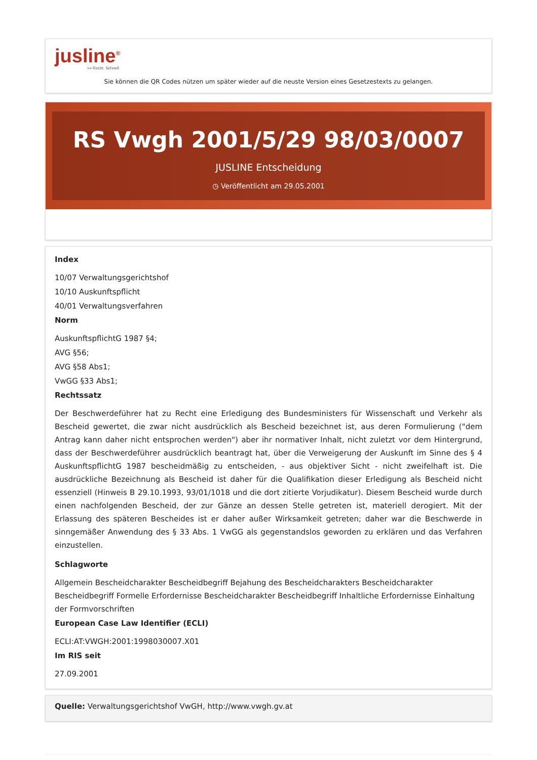jusline<sup>®</sup>
»» Recht. Schnell
Sie können die QR Codes nützen um später wieder auf die neuste Version eines Gesetzestexts zu gelangen.
RS Vwgh 2001/5/29 98/03/0007
JUSLINE Entscheidung
◷ Veröffentlicht am 29.05.2001
Index
10/07 Verwaltungsgerichtshof
10/10 Auskunftspflicht
40/01 Verwaltungsverfahren
Norm
AuskunftspflichtG 1987 §4;
AVG §56;
AVG §58 Abs1;
VwGG §33 Abs1;
Rechtssatz
Der Beschwerdeführer hat zu Recht eine Erledigung des Bundesministers für Wissenschaft und Verkehr als Bescheid gewertet, die zwar nicht ausdrücklich als Bescheid bezeichnet ist, aus deren Formulierung ("dem Antrag kann daher nicht entsprochen werden") aber ihr normativer Inhalt, nicht zuletzt vor dem Hintergrund, dass der Beschwerdeführer ausdrücklich beantragt hat, über die Verweigerung der Auskunft im Sinne des § 4 AuskunftspflichtG 1987 bescheidmäßig zu entscheiden, - aus objektiver Sicht - nicht zweifelhaft ist. Die ausdrückliche Bezeichnung als Bescheid ist daher für die Qualifikation dieser Erledigung als Bescheid nicht essenziell (Hinweis B 29.10.1993, 93/01/1018 und die dort zitierte Vorjudikatur). Diesem Bescheid wurde durch einen nachfolgenden Bescheid, der zur Gänze an dessen Stelle getreten ist, materiell derogiert. Mit der Erlassung des späteren Bescheides ist er daher außer Wirksamkeit getreten; daher war die Beschwerde in sinngemäßer Anwendung des § 33 Abs. 1 VwGG als gegenstandslos geworden zu erklären und das Verfahren einzustellen.
Schlagworte
Allgemein Bescheidcharakter Bescheidbegriff Bejahung des Bescheidcharakters Bescheidcharakter Bescheidbegriff Formelle Erfordernisse Bescheidcharakter Bescheidbegriff Inhaltliche Erfordernisse Einhaltung der Formvorschriften
European Case Law Identifier (ECLI)
ECLI:AT:VWGH:2001:1998030007.X01
Im RIS seit
27.09.2001
Quelle: Verwaltungsgerichtshof VwGH, http://www.vwgh.gv.at